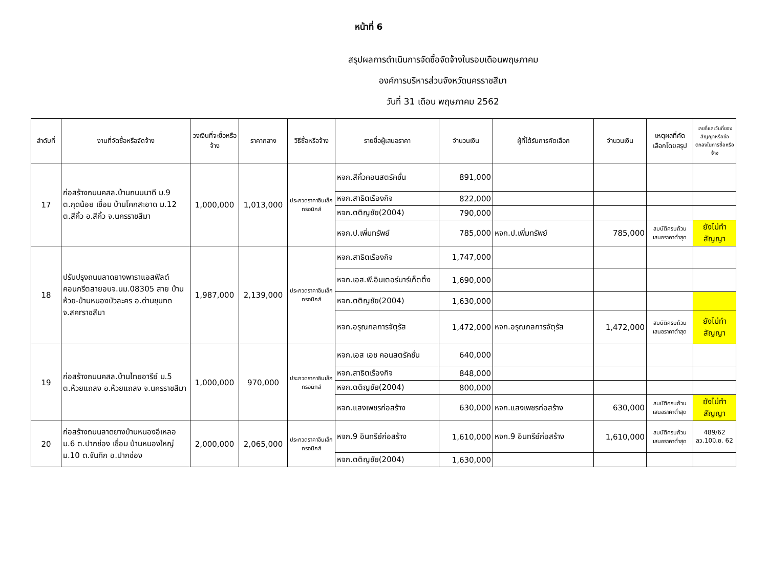หน้าที่ 6
สรุปผลการดำเนินการจัดซื้อจัดจ้างในรอบเดือนพฤษภาคม
องค์การบริหารส่วนจังหวัดนครราชสีมา
วันที่ 31 เดือน พฤษภาคม 2562
| ลำดับที่ | งานที่จัดซื้อหรือจัดจ้าง | วงเงินที่จะซื้อหรือจ้าง | ราคากลาง | วิธีซื้อหรือจ้าง | รายชื่อผู้เสนอราคา | จำนวนเงิน | ผู้ที่ได้รับการคัดเลือก | จำนวนเงิน | เหตุผลที่คัดเลือกโดยสรุป | เลขที่และวันที่ของสัญญาหรือข้อตกลงในการซื้อหรือจ้าง |
| --- | --- | --- | --- | --- | --- | --- | --- | --- | --- | --- |
| 17 | ก่อสร้างถนนคสล.บ้านถนนนาดี ม.9 ต.กุดน้อย เชื่อม บ้านโคกสะอาด ม.12 ต.สีคิ้ว อ.สีคิ้ว จ.นครราชสีมา | 1,000,000 | 1,013,000 | ประกวดราคาอินเล็กทรอนิกส์ | หจก.สีคิ้วคอนสตรัคชั่น | 891,000 | | | | |
| | | | | | หจก.สาธิตเรืองกิจ | 822,000 | | | | |
| | | | | | หจก.ตติญชัย(2004) | 790,000 | | | | |
| | | | | | หจก.ป.เพิ่มทรัพย์ | 785,000 | หจก.ป.เพิ่มทรัพย์ | 785,000 | สมบัติครบถ้วน เสนอราคาต่ำสุด | ยังไม่ทำสัญญา |
| 18 | ปรับปรุงถนนลาดยางพาราแอสฟัลต์คอนกรีตสายอบจ.นม.08305 สาย บ้านห้วย-บ้านหนองบัวละคร อ.ด่านขุนทด จ.สคrราชสีมา | 1,987,000 | 2,139,000 | ประกวดราคาอินเล็กทรอนิกส์ | หจก.สาธิตเรืองกิจ | 1,747,000 | | | | |
| | | | | | หจก.เอส.พี.อินเตอร์มาร์เก็ตติ้ง | 1,690,000 | | | | |
| | | | | | หจก.ตติญชัย(2004) | 1,630,000 | | | | |
| | | | | | หจก.อรุณกลการจัตุรัส | 1,472,000 | หจก.อรุณกลการจัตุรัส | 1,472,000 | สมบัติครบถ้วน เสนอราคาต่ำสุด | ยังไม่ทำสัญญา |
| 19 | ก่อสร้างถนนคสล.บ้านไทยอารีย์ ม.5 ต.ห้วยแถลง อ.ห้วยแถลง จ.นครราชสีมา | 1,000,000 | 970,000 | ประกวดราคาอินเล็กทรอนิกส์ | หจก.เอส เอช คอนสตรัคชั่น | 640,000 | | | | |
| | | | | | หจก.สาธิตเรืองกิจ | 848,000 | | | | |
| | | | | | หจก.ตติญชัย(2004) | 800,000 | | | | |
| | | | | | หจก.แสงเพชรก่อสร้าง | 630,000 | หจก.แสงเพชรก่อสร้าง | 630,000 | สมบัติครบถ้วน เสนอราคาต่ำสุด | ยังไม่ทำสัญญา |
| 20 | ก่อสร้างถนนลาดยางบ้านหนองอีเหลอ ม.6 ต.ปากช่อง เชื่อม บ้านหนองใหญ่ ม.10 ต.จันทึก อ.ปากช่อง | 2,000,000 | 2,065,000 | ประกวดราคาอินเล็กทรอนิกส์ | หจก.9 อินทรีย์ก่อสร้าง | 1,610,000 | หจก.9 อินทรีย์ก่อสร้าง | 1,610,000 | สมบัติครบถ้วน เสนอราคาต่ำสุด | 489/62 ลว.10มิ.ย. 62 |
| | | | | | หจก.ตติญชัย(2004) | 1,630,000 | | | | |